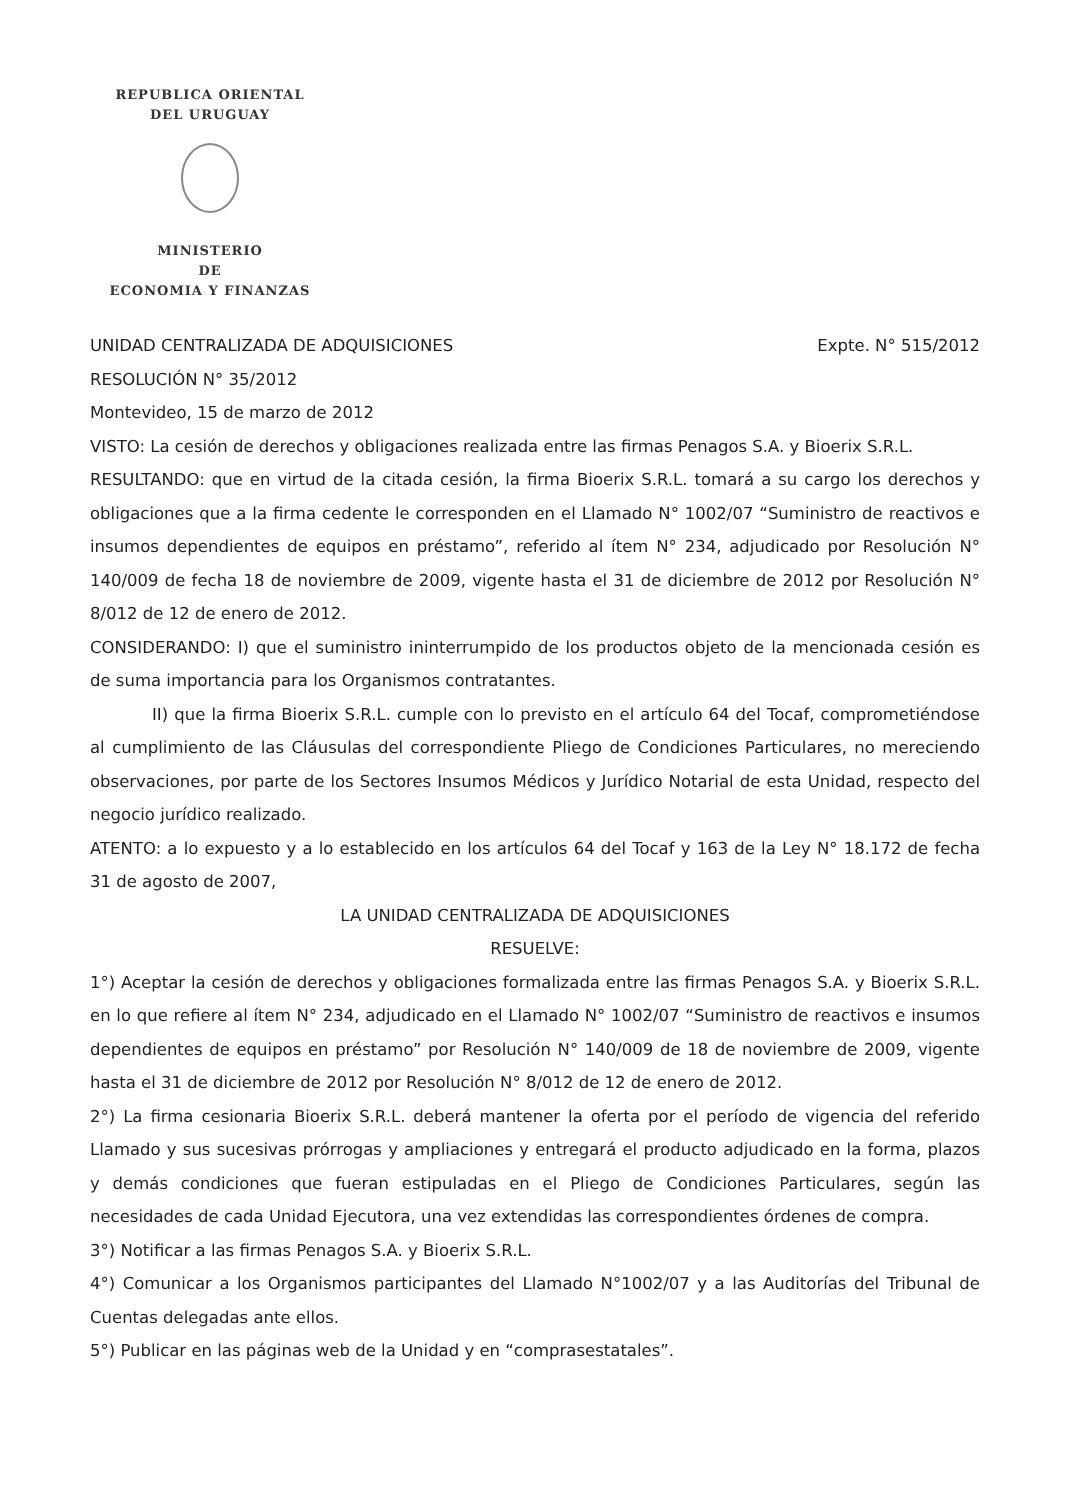REPUBLICA ORIENTAL
DEL URUGUAY
MINISTERIO
DE
ECONOMIA Y FINANZAS
UNIDAD CENTRALIZADA DE ADQUISICIONES Expte. N° 515/2012
RESOLUCIÓN N° 35/2012
Montevideo, 15 de marzo de 2012
VISTO: La cesión de derechos y obligaciones realizada entre las firmas Penagos S.A. y Bioerix S.R.L.
RESULTANDO: que en virtud de la citada cesión, la firma Bioerix S.R.L. tomará a su cargo los derechos y obligaciones que a la firma cedente le corresponden en el Llamado N° 1002/07 “Suministro de reactivos e insumos dependientes de equipos en préstamo”, referido al ítem N° 234, adjudicado por Resolución N° 140/009 de fecha 18 de noviembre de 2009, vigente hasta el 31 de diciembre de 2012 por Resolución N° 8/012 de 12 de enero de 2012.
CONSIDERANDO: I) que el suministro ininterrumpido de los productos objeto de la mencionada cesión es de suma importancia para los Organismos contratantes.
II) que la firma Bioerix S.R.L. cumple con lo previsto en el artículo 64 del Tocaf, comprometiéndose al cumplimiento de las Cláusulas del correspondiente Pliego de Condiciones Particulares, no mereciendo observaciones, por parte de los Sectores Insumos Médicos y Jurídico Notarial de esta Unidad, respecto del negocio jurídico realizado.
ATENTO: a lo expuesto y a lo establecido en los artículos 64 del Tocaf y 163 de la Ley N° 18.172 de fecha 31 de agosto de 2007,
LA UNIDAD CENTRALIZADA DE ADQUISICIONES
RESUELVE:
1°) Aceptar la cesión de derechos y obligaciones formalizada entre las firmas Penagos S.A. y Bioerix S.R.L. en lo que refiere al ítem N° 234, adjudicado en el Llamado N° 1002/07 “Suministro de reactivos e insumos dependientes de equipos en préstamo” por Resolución N° 140/009 de 18 de noviembre de 2009, vigente hasta el 31 de diciembre de 2012 por Resolución N° 8/012 de 12 de enero de 2012.
2°) La firma cesionaria Bioerix S.R.L. deberá mantener la oferta por el período de vigencia del referido Llamado y sus sucesivas prórrogas y ampliaciones y entregará el producto adjudicado en la forma, plazos y demás condiciones que fueran estipuladas en el Pliego de Condiciones Particulares, según las necesidades de cada Unidad Ejecutora, una vez extendidas las correspondientes órdenes de compra.
3°) Notificar a las firmas Penagos S.A. y Bioerix S.R.L.
4°) Comunicar a los Organismos participantes del Llamado N°1002/07 y a las Auditorías del Tribunal de Cuentas delegadas ante ellos.
5°) Publicar en las páginas web de la Unidad y en “comprasestatales”.